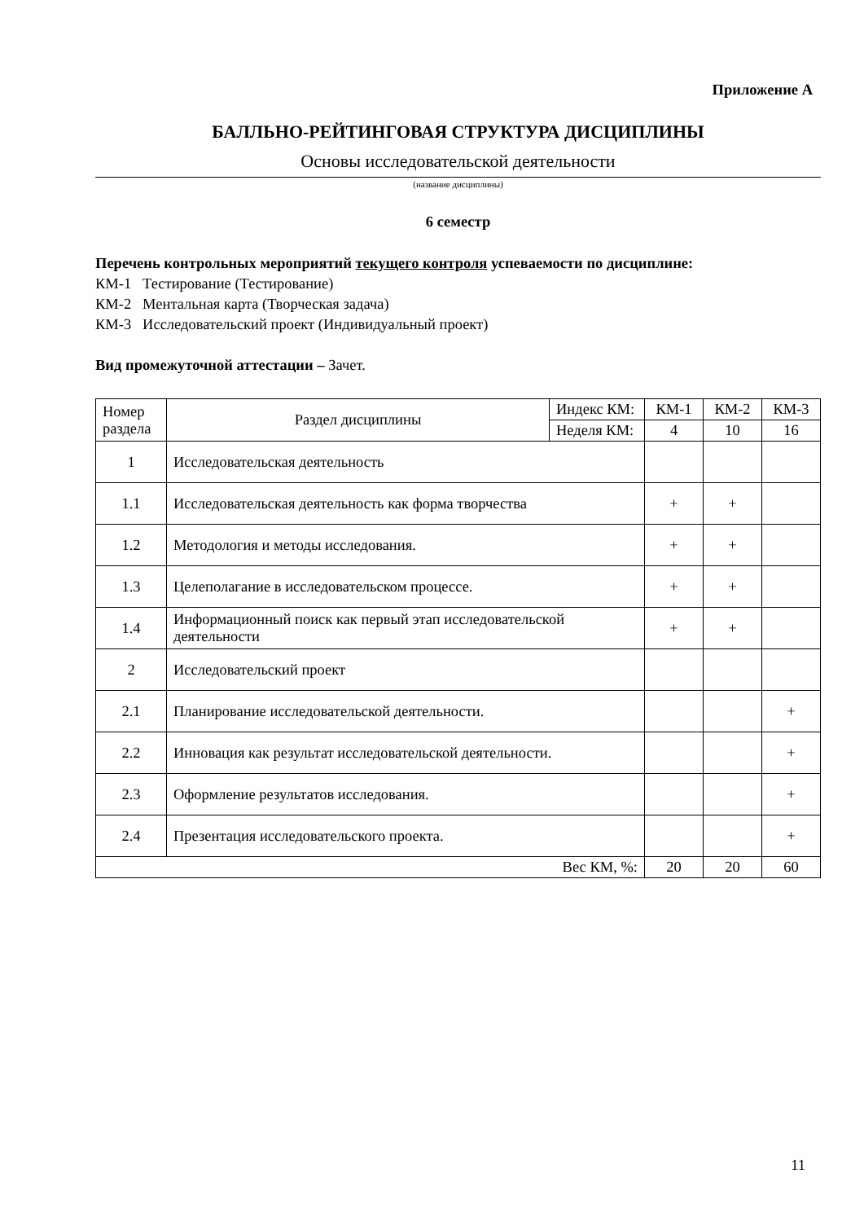Приложение А
БАЛЛЬНО-РЕЙТИНГОВАЯ СТРУКТУРА ДИСЦИПЛИНЫ
Основы исследовательской деятельности
(название дисциплины)
6 семестр
Перечень контрольных мероприятий текущего контроля успеваемости по дисциплине:
КМ-1 Тестирование (Тестирование)
КМ-2 Ментальная карта (Творческая задача)
КМ-3 Исследовательский проект (Индивидуальный проект)
Вид промежуточной аттестации – Зачет.
| Номер раздела | Раздел дисциплины | Индекс КМ: | КМ-1 | КМ-2 | КМ-3 |
| | | Неделя КМ: | 4 | 10 | 16 |
| 1 | Исследовательская деятельность | | | | |
| 1.1 | Исследовательская деятельность как форма творчества | | + | + | |
| 1.2 | Методология и методы исследования. | | + | + | |
| 1.3 | Целеполагание в исследовательском процессе. | | + | + | |
| 1.4 | Информационный поиск как первый этап исследовательской деятельности | | + | + | |
| 2 | Исследовательский проект | | | | |
| 2.1 | Планирование исследовательской деятельности. | | | | + |
| 2.2 | Инновация как результат исследовательской деятельности. | | | | + |
| 2.3 | Оформление результатов исследования. | | | | + |
| 2.4 | Презентация исследовательского проекта. | | | | + |
| Вес КМ, %: | | | 20 | 20 | 60 |
11